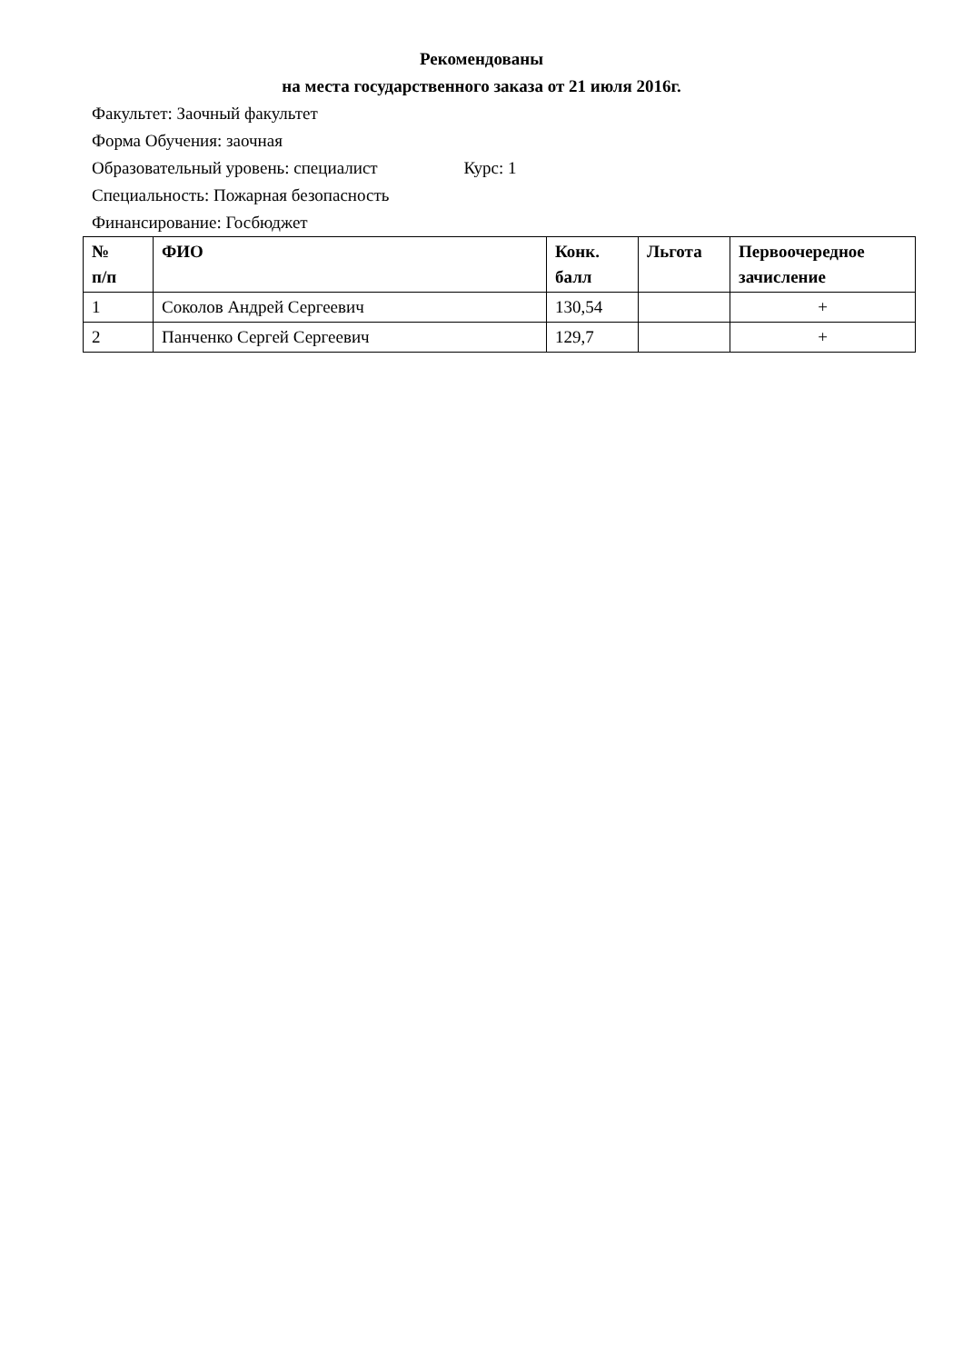Рекомендованы
на места государственного заказа от 21 июля 2016г.
Факультет: Заочный факультет
Форма Обучения: заочная
Образовательный уровень: специалист Курс: 1
Специальность: Пожарная безопасность
Финансирование: Госбюджет
| № п/п | ФИО | Конк. балл | Льгота | Первоочередное зачисление |
| --- | --- | --- | --- | --- |
| 1 | Соколов Андрей Сергеевич | 130,54 | | + |
| 2 | Панченко Сергей Сергеевич | 129,7 | | + |